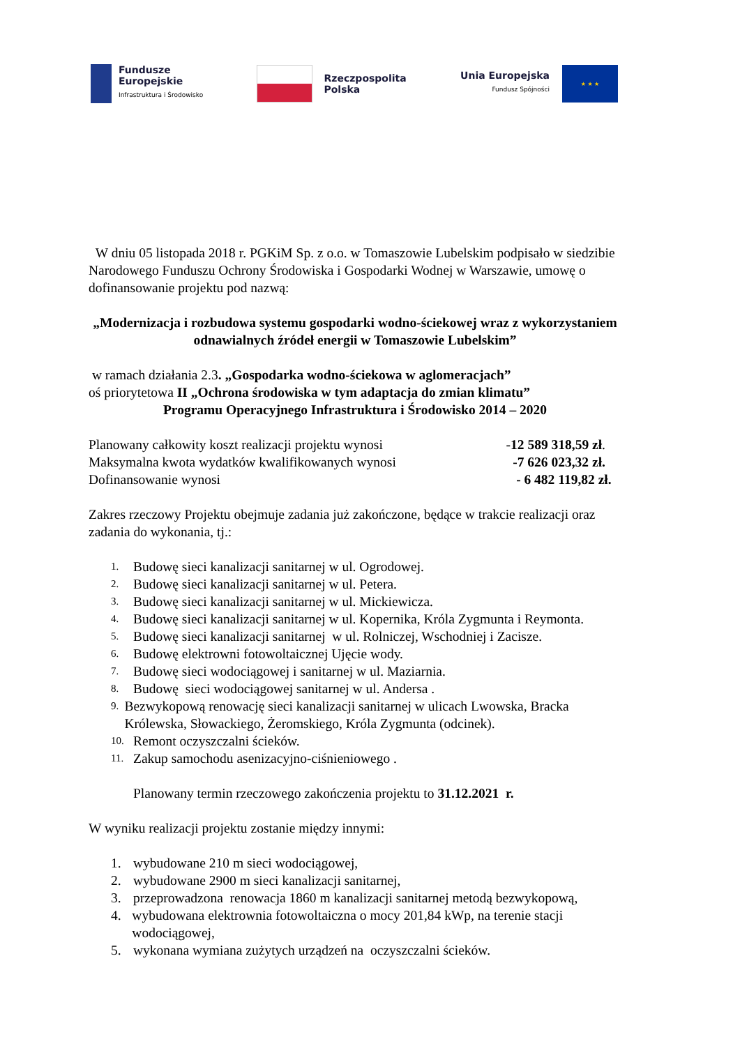Fundusze
Europejskie
Infrastruktura i Środowisko
Rzeczpospolita
Polska
Unia Europejska
Fundusz Spójności
★ ★ ★
W dniu 05 listopada 2018 r. PGKiM Sp. z o.o. w Tomaszowie Lubelskim podpisało w siedzibie Narodowego Funduszu Ochrony Środowiska i Gospodarki Wodnej w Warszawie, umowę o dofinansowanie projektu pod nazwą:
„Modernizacja i rozbudowa systemu gospodarki wodno-ściekowej wraz z wykorzystaniem odnawialnych źródeł energii w Tomaszowie Lubelskim”
w ramach działania 2.3. „Gospodarka wodno-ściekowa w aglomeracjach”
oś priorytetowa II „Ochrona środowiska w tym adaptacja do zmian klimatu”
Programu Operacyjnego Infrastruktura i Środowisko 2014 – 2020
Planowany całkowity koszt realizacji projektu wynosi -12 589 318,59 zł.
Maksymalna kwota wydatków kwalifikowanych wynosi -7 626 023,32 zł.
Dofinansowanie wynosi - 6 482 119,82 zł.
Zakres rzeczowy Projektu obejmuje zadania już zakończone, będące w trakcie realizacji oraz zadania do wykonania, tj.:
1. Budowę sieci kanalizacji sanitarnej w ul. Ogrodowej.
2. Budowę sieci kanalizacji sanitarnej w ul. Petera.
3. Budowę sieci kanalizacji sanitarnej w ul. Mickiewicza.
4. Budowę sieci kanalizacji sanitarnej w ul. Kopernika, Króla Zygmunta i Reymonta.
5. Budowę sieci kanalizacji sanitarnej w ul. Rolniczej, Wschodniej i Zacisze.
6. Budowę elektrowni fotowoltaicznej Ujęcie wody.
7. Budowę sieci wodociągowej i sanitarnej w ul. Maziarnia.
8. Budowę sieci wodociągowej sanitarnej w ul. Andersa .
9. Bezwykopową renowację sieci kanalizacji sanitarnej w ulicach Lwowska, Bracka Królewska, Słowackiego, Żeromskiego, Króla Zygmunta (odcinek).
10. Remont oczyszczalni ścieków.
11. Zakup samochodu asenizacyjno-ciśnieniowego .
Planowany termin rzeczowego zakończenia projektu to 31.12.2021 r.
W wyniku realizacji projektu zostanie między innymi:
1. wybudowane 210 m sieci wodociągowej,
2. wybudowane 2900 m sieci kanalizacji sanitarnej,
3. przeprowadzona renowacja 1860 m kanalizacji sanitarnej metodą bezwykopową,
4. wybudowana elektrownia fotowoltaiczna o mocy 201,84 kWp, na terenie stacji wodociągowej,
5. wykonana wymiana zużytych urządzeń na oczyszczalni ścieków.